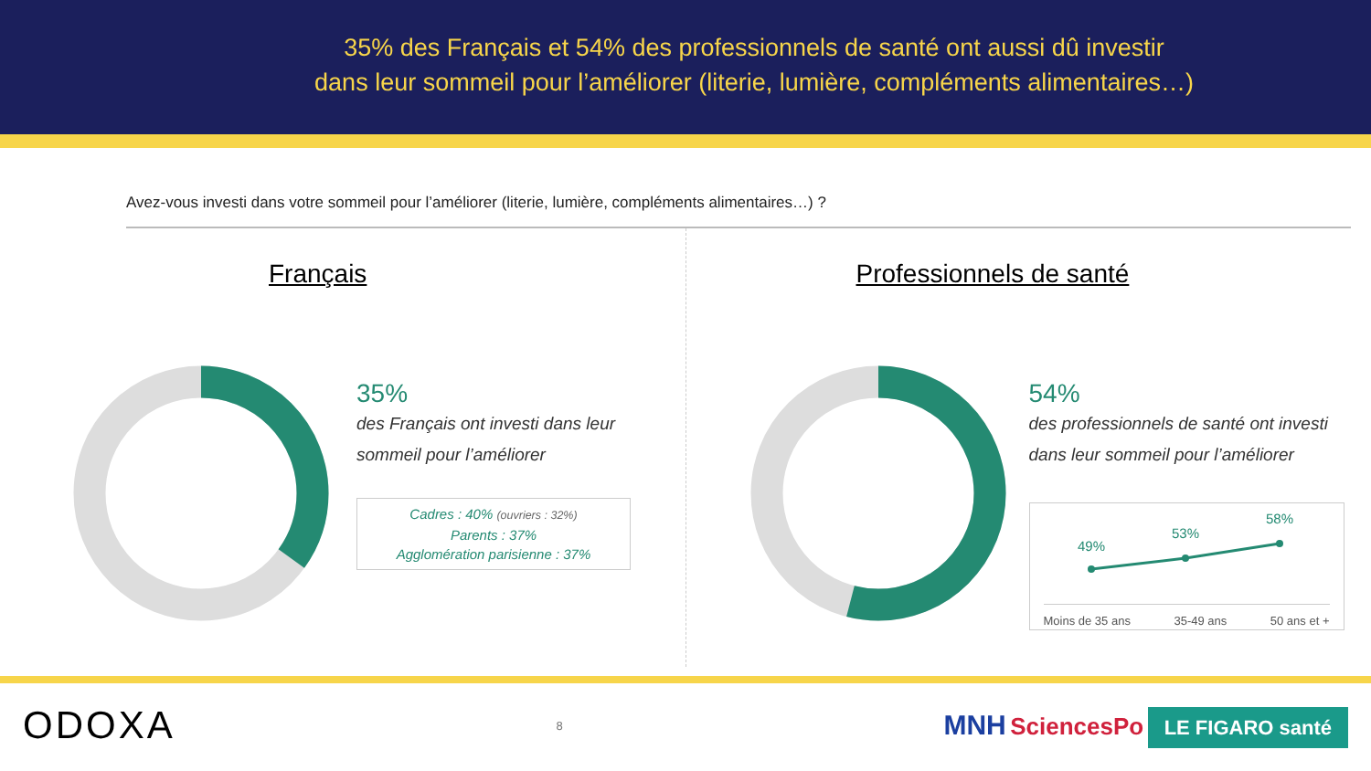35% des Français et 54% des professionnels de santé ont aussi dû investir
dans leur sommeil pour l’améliorer (literie, lumière, compléments alimentaires…)
Avez-vous investi dans votre sommeil pour l’améliorer (literie, lumière, compléments alimentaires…) ?
Français
35%
des Français ont investi dans leur sommeil pour l’améliorer
Cadres : 40% (ouvriers : 32%)
Parents : 37%
Agglomération parisienne : 37%
Professionnels de santé
54%
des professionnels de santé ont investi dans leur sommeil pour l’améliorer
49%
53%
58%
Moins de 35 ans 35-49 ans 50 ans et +
ODOXA 8 MNH SciencesPo LE FIGARO santé